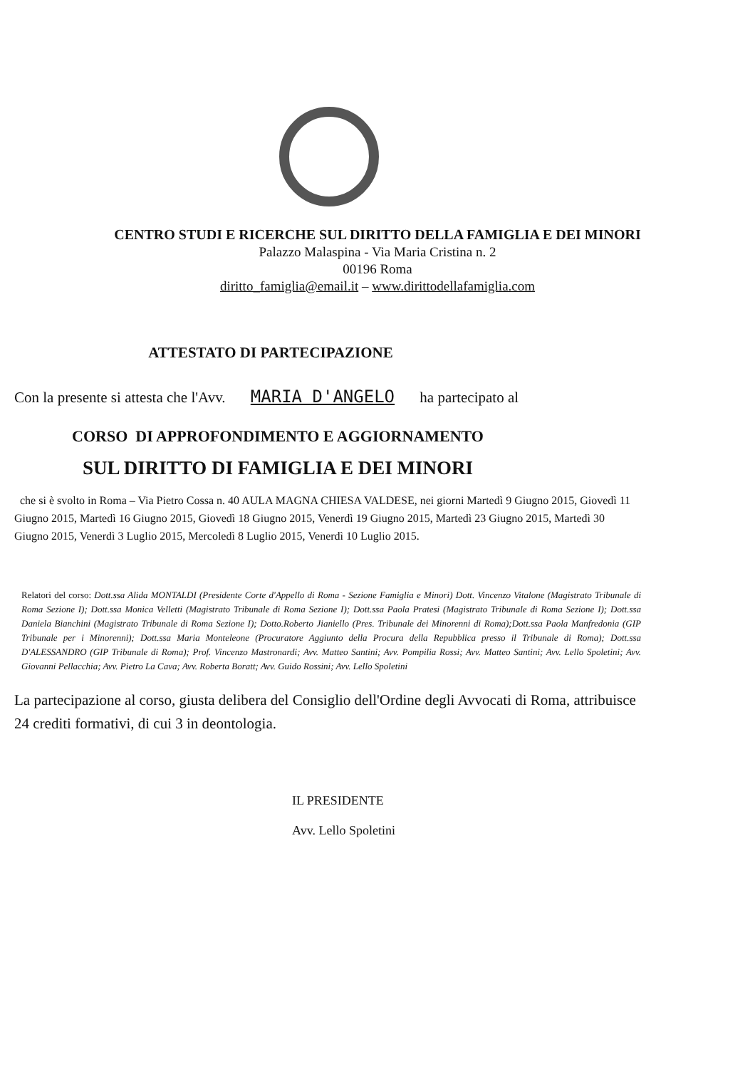CENTRO STUDI E RICERCHE SUL DIRITTO DELLA FAMIGLIA E DEI MINORI
Palazzo Malaspina - Via Maria Cristina n. 2
00196 Roma
diritto_famiglia@email.it – www.dirittodellafamiglia.com
ATTESTATO DI PARTECIPAZIONE
Con la presente si attesta che l'Avv. MARIA D'ANGELO ha partecipato al
CORSO DI APPROFONDIMENTO E AGGIORNAMENTO
SUL DIRITTO DI FAMIGLIA E DEI MINORI
che si è svolto in Roma – Via Pietro Cossa n. 40 AULA MAGNA CHIESA VALDESE, nei giorni Martedì 9 Giugno 2015, Giovedì 11 Giugno 2015, Martedì 16 Giugno 2015, Giovedì 18 Giugno 2015, Venerdì 19 Giugno 2015, Martedì 23 Giugno 2015, Martedì 30 Giugno 2015, Venerdì 3 Luglio 2015, Mercoledì 8 Luglio 2015, Venerdì 10 Luglio 2015.
Relatori del corso: Dott.ssa Alida MONTALDI (Presidente Corte d'Appello di Roma - Sezione Famiglia e Minori) Dott. Vincenzo Vitalone (Magistrato Tribunale di Roma Sezione I); Dott.ssa Monica Velletti (Magistrato Tribunale di Roma Sezione I); Dott.ssa Paola Pratesi (Magistrato Tribunale di Roma Sezione I); Dott.ssa Daniela Bianchini (Magistrato Tribunale di Roma Sezione I); Dotto.Roberto Jianiello (Pres. Tribunale dei Minorenni di Roma);Dott.ssa Paola Manfredonia (GIP Tribunale per i Minorenni); Dott.ssa Maria Monteleone (Procuratore Aggiunto della Procura della Repubblica presso il Tribunale di Roma); Dott.ssa D'ALESSANDRO (GIP Tribunale di Roma); Prof. Vincenzo Mastronardi; Avv. Matteo Santini; Avv. Pompilia Rossi; Avv. Matteo Santini; Avv. Lello Spoletini; Avv. Giovanni Pellacchia; Avv. Pietro La Cava; Avv. Roberta Boratt; Avv. Guido Rossini; Avv. Lello Spoletini
La partecipazione al corso, giusta delibera del Consiglio dell'Ordine degli Avvocati di Roma, attribuisce 24 crediti formativi, di cui 3 in deontologia.
IL PRESIDENTE
Avv. Lello Spoletini